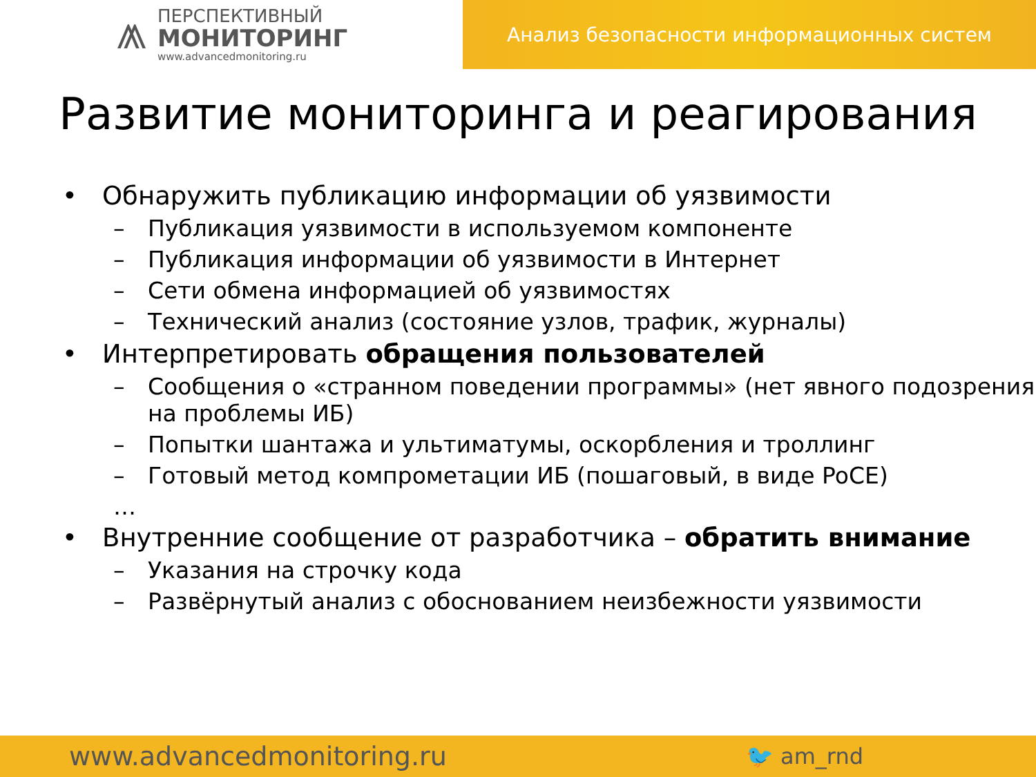⩕
ПЕРСПЕКТИВНЫЙ
МОНИТОРИНГ
www.advancedmonitoring.ru
Анализ безопасности информационных систем
Развитие мониторинга и реагирования
• Обнаружить публикацию информации об уязвимости
– Публикация уязвимости в используемом компоненте
– Публикация информации об уязвимости в Интернет
– Сети обмена информацией об уязвимостях
– Технический анализ (состояние узлов, трафик, журналы)
• Интерпретировать обращения пользователей
– Сообщения о «странном поведении программы» (нет явного подозрения на проблемы ИБ)
– Попытки шантажа и ультиматумы, оскорбления и троллинг
– Готовый метод компрометации ИБ (пошаговый, в виде PoCE)
…
• Внутренние сообщение от разработчика – обратить внимание
– Указания на строчку кода
– Развёрнутый анализ с обоснованием неизбежности уязвимости
www.advancedmonitoring.ru 🐦 am_rnd